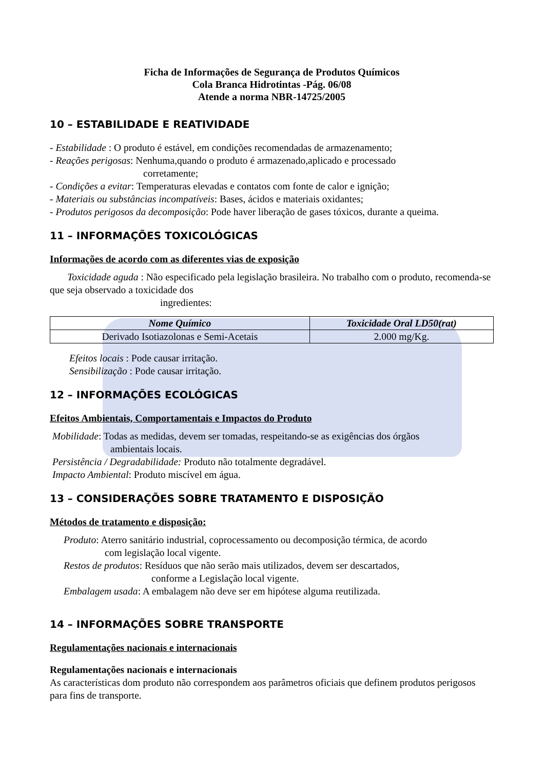Ficha de Informações de Segurança de Produtos Químicos
Cola Branca Hidrotintas -Pág. 06/08
Atende a norma NBR-14725/2005
10 – ESTABILIDADE E REATIVIDADE
- Estabilidade : O produto é estável, em condições recomendadas de armazenamento;
- Reações perigosas: Nenhuma,quando o produto é armazenado,aplicado e processado
corretamente;
- Condições a evitar: Temperaturas elevadas e contatos com fonte de calor e ignição;
- Materiais ou substâncias incompatíveis: Bases, ácidos e materiais oxidantes;
- Produtos perigosos da decomposição: Pode haver liberação de gases tóxicos, durante a queima.
11 – INFORMAÇÕES TOXICOLÓGICAS
Informações de acordo com as diferentes vias de exposição
Toxicidade aguda : Não especificado pela legislação brasileira. No trabalho com o produto, recomenda-se que seja observado a toxicidade dos
ingredientes:
| Nome Químico | Toxicidade Oral LD50(rat) |
| --- | --- |
| Derivado Isotiazolonas e Semi-Acetais | 2.000 mg/Kg. |
Efeitos locais : Pode causar irritação.
Sensibilização : Pode causar irritação.
12 – INFORMAÇÕES ECOLÓGICAS
Efeitos Ambientais, Comportamentais e Impactos do Produto
Mobilidade: Todas as medidas, devem ser tomadas, respeitando-se as exigências dos órgãos
ambientais locais.
Persistência / Degradabilidade: Produto não totalmente degradável.
Impacto Ambiental: Produto miscível em água.
13 – CONSIDERAÇÕES SOBRE TRATAMENTO E DISPOSIÇÃO
Métodos de tratamento e disposição:
Produto: Aterro sanitário industrial, coprocessamento ou decomposição térmica, de acordo
com legislação local vigente.
Restos de produtos: Resíduos que não serão mais utilizados, devem ser descartados,
conforme a Legislação local vigente.
Embalagem usada: A embalagem não deve ser em hipótese alguma reutilizada.
14 – INFORMAÇÕES SOBRE TRANSPORTE
Regulamentações nacionais e internacionais
Regulamentações nacionais e internacionais
As características dom produto não correspondem aos parâmetros oficiais que definem produtos perigosos para fins de transporte.